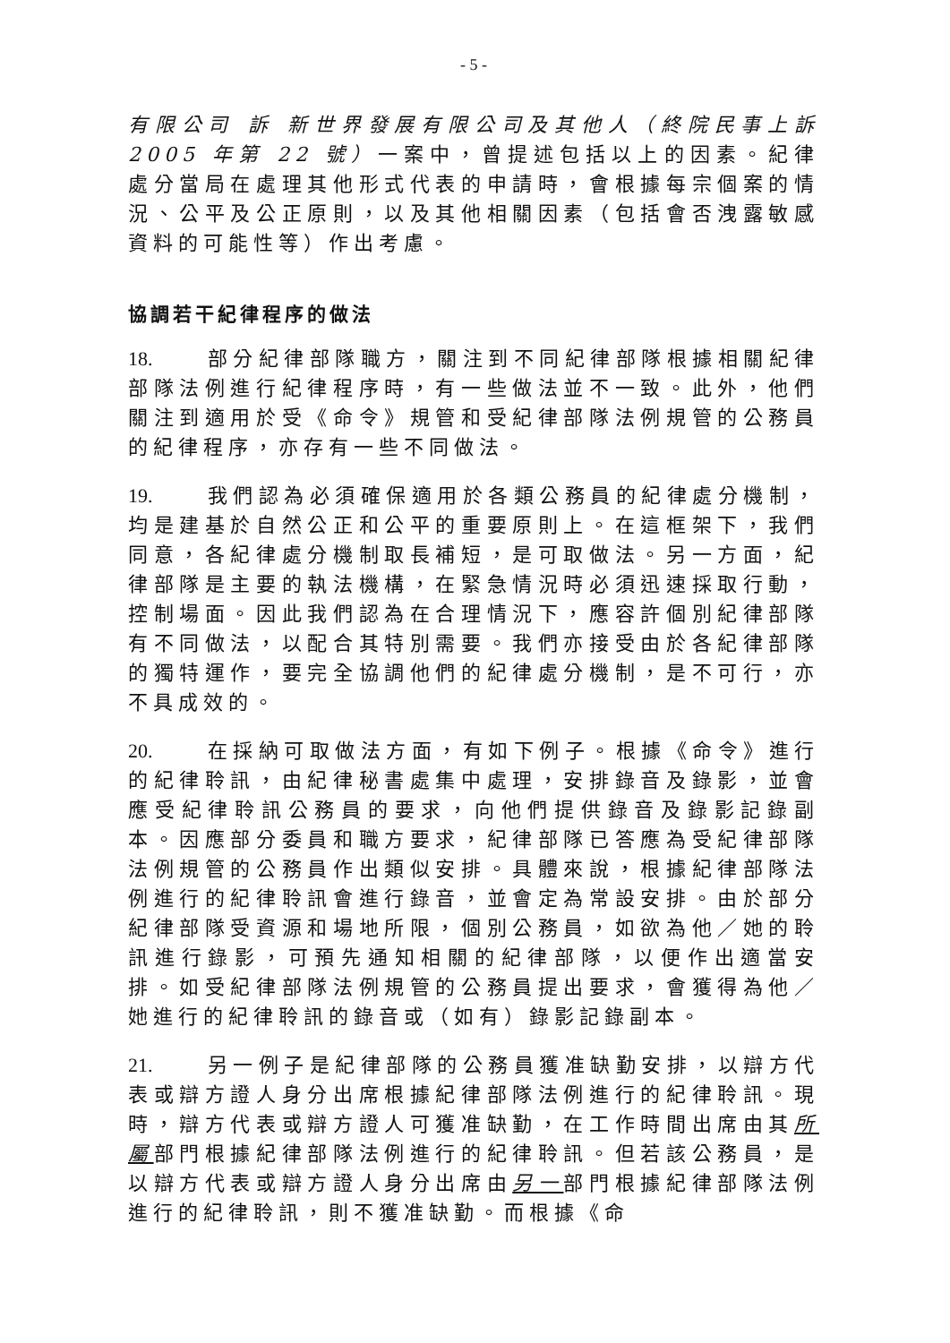- 5 -
有限公司 訴 新世界發展有限公司及其他人（終院民事上訴 2005 年第 22 號）一案中，曾提述包括以上的因素。紀律處分當局在處理其他形式代表的申請時，會根據每宗個案的情況、公平及公正原則，以及其他相關因素（包括會否洩露敏感資料的可能性等）作出考慮。
協調若干紀律程序的做法
18. 部分紀律部隊職方，關注到不同紀律部隊根據相關紀律部隊法例進行紀律程序時，有一些做法並不一致。此外，他們關注到適用於受《命令》規管和受紀律部隊法例規管的公務員的紀律程序，亦存有一些不同做法。
19. 我們認為必須確保適用於各類公務員的紀律處分機制，均是建基於自然公正和公平的重要原則上。在這框架下，我們同意，各紀律處分機制取長補短，是可取做法。另一方面，紀律部隊是主要的執法機構，在緊急情況時必須迅速採取行動，控制場面。因此我們認為在合理情況下，應容許個別紀律部隊有不同做法，以配合其特別需要。我們亦接受由於各紀律部隊的獨特運作，要完全協調他們的紀律處分機制，是不可行，亦不具成效的。
20. 在採納可取做法方面，有如下例子。根據《命令》進行的紀律聆訊，由紀律秘書處集中處理，安排錄音及錄影，並會應受紀律聆訊公務員的要求，向他們提供錄音及錄影記錄副本。因應部分委員和職方要求，紀律部隊已答應為受紀律部隊法例規管的公務員作出類似安排。具體來說，根據紀律部隊法例進行的紀律聆訊會進行錄音，並會定為常設安排。由於部分紀律部隊受資源和場地所限，個別公務員，如欲為他／她的聆訊進行錄影，可預先通知相關的紀律部隊，以便作出適當安排。如受紀律部隊法例規管的公務員提出要求，會獲得為他／她進行的紀律聆訊的錄音或（如有）錄影記錄副本。
21. 另一例子是紀律部隊的公務員獲准缺勤安排，以辯方代表或辯方證人身分出席根據紀律部隊法例進行的紀律聆訊。現時，辯方代表或辯方證人可獲准缺勤，在工作時間出席由其所屬部門根據紀律部隊法例進行的紀律聆訊。但若該公務員，是以辯方代表或辯方證人身分出席由另一部門根據紀律部隊法例進行的紀律聆訊，則不獲准缺勤。而根據《命